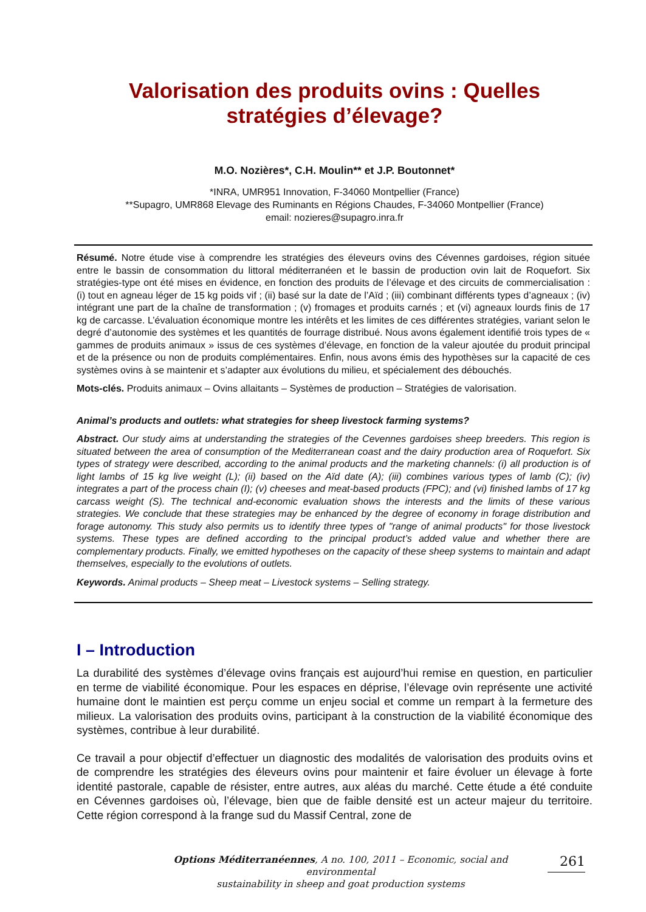Valorisation des produits ovins : Quelles stratégies d’élevage?
M.O. Nozières*, C.H. Moulin** et J.P. Boutonnet*
*INRA, UMR951 Innovation, F-34060 Montpellier (France)
**Supagro, UMR868 Elevage des Ruminants en Régions Chaudes, F-34060 Montpellier (France)
email: nozieres@supagro.inra.fr
Résumé. Notre étude vise à comprendre les stratégies des éleveurs ovins des Cévennes gardoises, région située entre le bassin de consommation du littoral méditerranéen et le bassin de production ovin lait de Roquefort. Six stratégies-type ont été mises en évidence, en fonction des produits de l’élevage et des circuits de commercialisation : (i) tout en agneau léger de 15 kg poids vif ; (ii) basé sur la date de l’Aïd ; (iii) combinant différents types d’agneaux ; (iv) intégrant une part de la chaîne de transformation ; (v) fromages et produits carnés ; et (vi) agneaux lourds finis de 17 kg de carcasse. L’évaluation économique montre les intérêts et les limites de ces différentes stratégies, variant selon le degré d’autonomie des systèmes et les quantités de fourrage distribué. Nous avons également identifié trois types de « gammes de produits animaux » issus de ces systèmes d’élevage, en fonction de la valeur ajoutée du produit principal et de la présence ou non de produits complémentaires. Enfin, nous avons émis des hypothèses sur la capacité de ces systèmes ovins à se maintenir et s’adapter aux évolutions du milieu, et spécialement des débouchés.
Mots-clés. Produits animaux – Ovins allaitants – Systèmes de production – Stratégies de valorisation.
Animal’s products and outlets: what strategies for sheep livestock farming systems?
Abstract. Our study aims at understanding the strategies of the Cevennes gardoises sheep breeders. This region is situated between the area of consumption of the Mediterranean coast and the dairy production area of Roquefort. Six types of strategy were described, according to the animal products and the marketing channels: (i) all production is of light lambs of 15 kg live weight (L); (ii) based on the Aïd date (A); (iii) combines various types of lamb (C); (iv) integrates a part of the process chain (I); (v) cheeses and meat-based products (FPC); and (vi) finished lambs of 17 kg carcass weight (S). The technical and-economic evaluation shows the interests and the limits of these various strategies. We conclude that these strategies may be enhanced by the degree of economy in forage distribution and forage autonomy. This study also permits us to identify three types of "range of animal products" for those livestock systems. These types are defined according to the principal product’s added value and whether there are complementary products. Finally, we emitted hypotheses on the capacity of these sheep systems to maintain and adapt themselves, especially to the evolutions of outlets.
Keywords. Animal products – Sheep meat – Livestock systems – Selling strategy.
I – Introduction
La durabilité des systèmes d’élevage ovins français est aujourd’hui remise en question, en particulier en terme de viabilité économique. Pour les espaces en déprise, l’élevage ovin représente une activité humaine dont le maintien est perçu comme un enjeu social et comme un rempart à la fermeture des milieux. La valorisation des produits ovins, participant à la construction de la viabilité économique des systèmes, contribue à leur durabilité.
Ce travail a pour objectif d’effectuer un diagnostic des modalités de valorisation des produits ovins et de comprendre les stratégies des éleveurs ovins pour maintenir et faire évoluer un élevage à forte identité pastorale, capable de résister, entre autres, aux aléas du marché. Cette étude a été conduite en Cévennes gardoises où, l’élevage, bien que de faible densité est un acteur majeur du territoire. Cette région correspond à la frange sud du Massif Central, zone de
Options Méditerranéennes, A no. 100, 2011 – Economic, social and environmental
sustainability in sheep and goat production systems
261